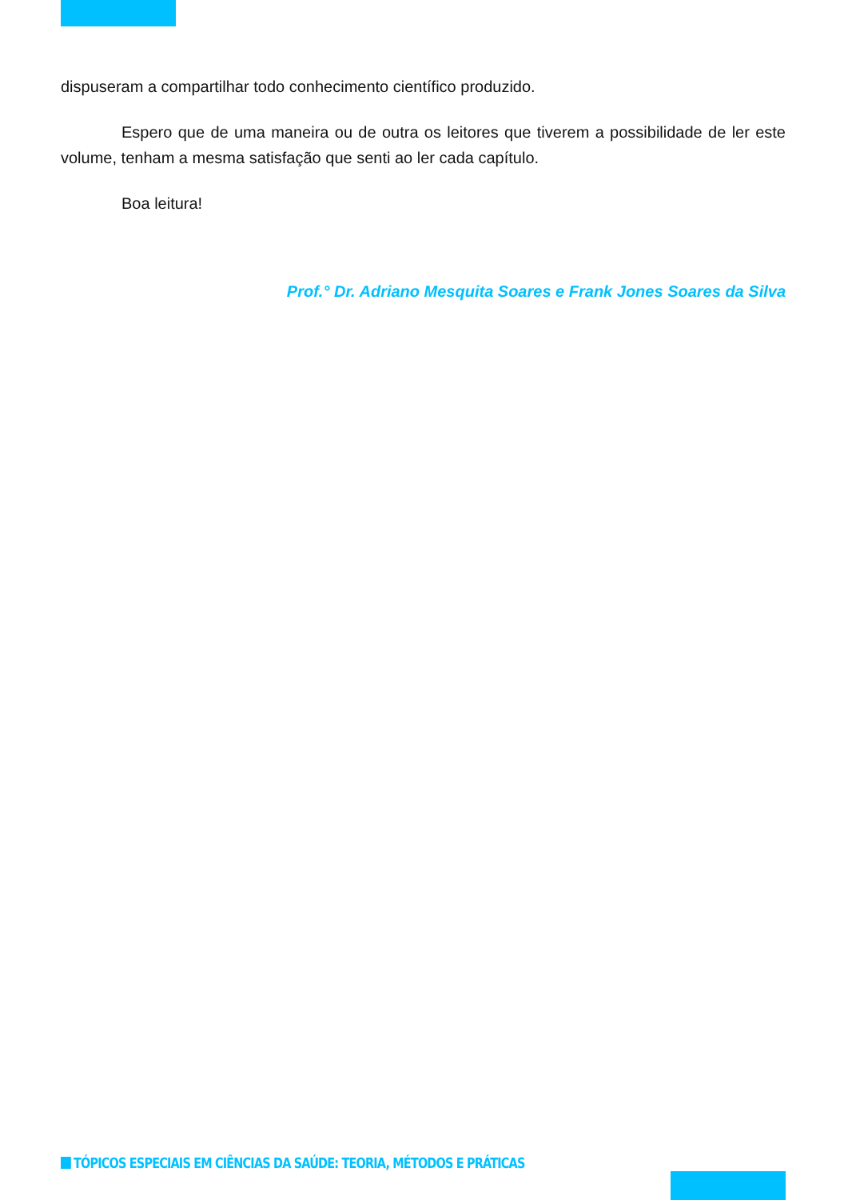dispuseram a compartilhar todo conhecimento científico produzido.
Espero que de uma maneira ou de outra os leitores que tiverem a possibilidade de ler este volume, tenham a mesma satisfação que senti ao ler cada capítulo.
Boa leitura!
Prof.° Dr. Adriano Mesquita Soares e Frank Jones Soares da Silva
TÓPICOS ESPECIAIS EM CIÊNCIAS DA SAÚDE: TEORIA, MÉTODOS E PRÁTICAS